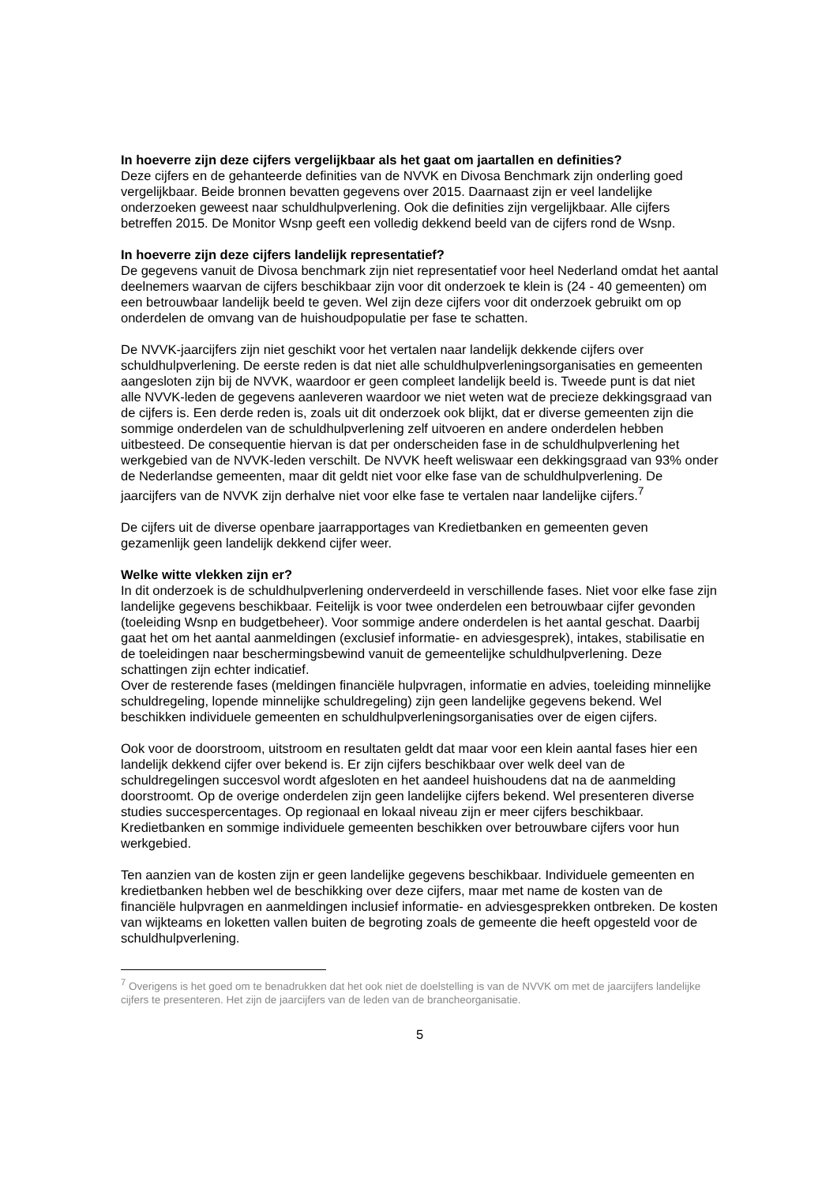In hoeverre zijn deze cijfers vergelijkbaar als het gaat om jaartallen en definities?
Deze cijfers en de gehanteerde definities van de NVVK en Divosa Benchmark zijn onderling goed vergelijkbaar. Beide bronnen bevatten gegevens over 2015. Daarnaast zijn er veel landelijke onderzoeken geweest naar schuldhulpverlening. Ook die definities zijn vergelijkbaar. Alle cijfers betreffen 2015. De Monitor Wsnp geeft een volledig dekkend beeld van de cijfers rond de Wsnp.
In hoeverre zijn deze cijfers landelijk representatief?
De gegevens vanuit de Divosa benchmark zijn niet representatief voor heel Nederland omdat het aantal deelnemers waarvan de cijfers beschikbaar zijn voor dit onderzoek te klein is (24 - 40 gemeenten) om een betrouwbaar landelijk beeld te geven. Wel zijn deze cijfers voor dit onderzoek gebruikt om op onderdelen de omvang van de huishoudpopulatie per fase te schatten.
De NVVK-jaarcijfers zijn niet geschikt voor het vertalen naar landelijk dekkende cijfers over schuldhulpverlening. De eerste reden is dat niet alle schuldhulpverleningsorganisaties en gemeenten aangesloten zijn bij de NVVK, waardoor er geen compleet landelijk beeld is. Tweede punt is dat niet alle NVVK-leden de gegevens aanleveren waardoor we niet weten wat de precieze dekkingsgraad van de cijfers is. Een derde reden is, zoals uit dit onderzoek ook blijkt, dat er diverse gemeenten zijn die sommige onderdelen van de schuldhulpverlening zelf uitvoeren en andere onderdelen hebben uitbesteed. De consequentie hiervan is dat per onderscheiden fase in de schuldhulpverlening het werkgebied van de NVVK-leden verschilt. De NVVK heeft weliswaar een dekkingsgraad van 93% onder de Nederlandse gemeenten, maar dit geldt niet voor elke fase van de schuldhulpverlening. De jaarcijfers van de NVVK zijn derhalve niet voor elke fase te vertalen naar landelijke cijfers.<sup>7</sup>
De cijfers uit de diverse openbare jaarrapportages van Kredietbanken en gemeenten geven gezamenlijk geen landelijk dekkend cijfer weer.
Welke witte vlekken zijn er?
In dit onderzoek is de schuldhulpverlening onderverdeeld in verschillende fases. Niet voor elke fase zijn landelijke gegevens beschikbaar. Feitelijk is voor twee onderdelen een betrouwbaar cijfer gevonden (toeleiding Wsnp en budgetbeheer). Voor sommige andere onderdelen is het aantal geschat. Daarbij gaat het om het aantal aanmeldingen (exclusief informatie- en adviesgesprek), intakes, stabilisatie en de toeleidingen naar beschermingsbewind vanuit de gemeentelijke schuldhulpverlening. Deze schattingen zijn echter indicatief.
Over de resterende fases (meldingen financiële hulpvragen, informatie en advies, toeleiding minnelijke schuldregeling, lopende minnelijke schuldregeling) zijn geen landelijke gegevens bekend. Wel beschikken individuele gemeenten en schuldhulpverleningsorganisaties over de eigen cijfers.
Ook voor de doorstroom, uitstroom en resultaten geldt dat maar voor een klein aantal fases hier een landelijk dekkend cijfer over bekend is. Er zijn cijfers beschikbaar over welk deel van de schuldregelingen succesvol wordt afgesloten en het aandeel huishoudens dat na de aanmelding doorstroomt. Op de overige onderdelen zijn geen landelijke cijfers bekend. Wel presenteren diverse studies succespercentages. Op regionaal en lokaal niveau zijn er meer cijfers beschikbaar. Kredietbanken en sommige individuele gemeenten beschikken over betrouwbare cijfers voor hun werkgebied.
Ten aanzien van de kosten zijn er geen landelijke gegevens beschikbaar. Individuele gemeenten en kredietbanken hebben wel de beschikking over deze cijfers, maar met name de kosten van de financiële hulpvragen en aanmeldingen inclusief informatie- en adviesgesprekken ontbreken. De kosten van wijkteams en loketten vallen buiten de begroting zoals de gemeente die heeft opgesteld voor de schuldhulpverlening.
<sup>7</sup> Overigens is het goed om te benadrukken dat het ook niet de doelstelling is van de NVVK om met de jaarcijfers landelijke cijfers te presenteren. Het zijn de jaarcijfers van de leden van de brancheorganisatie.
5